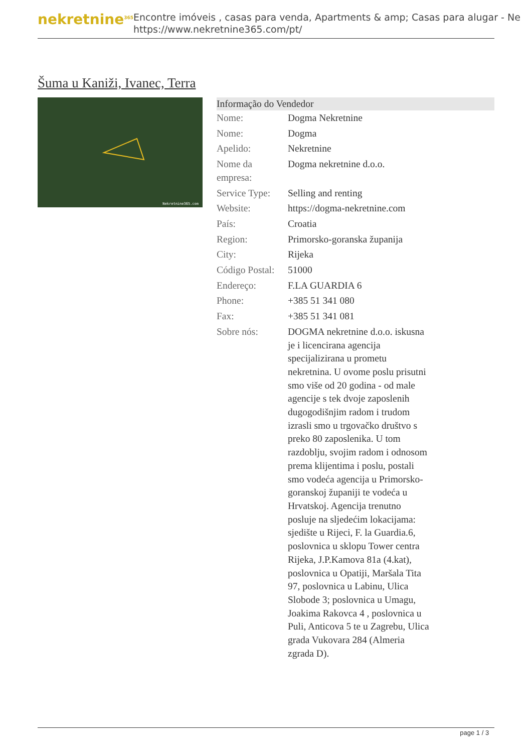nekretnine<sup>365</sup>
Encontre imóveis , casas para venda, Apartments & amp; Casas para alugar - Ne
https://www.nekretnine365.com/pt/
Šuma u Kaniži, Ivanec, Terra
Nekretnine365.com
| Informação do Vendedor | |
| --- | --- |
| Nome: | Dogma Nekretnine |
| Nome: | Dogma |
| Apelido: | Nekretnine |
| Nome da empresa: | Dogma nekretnine d.o.o. |
| Service Type: | Selling and renting |
| Website: | https://dogma-nekretnine.com |
| País: | Croatia |
| Region: | Primorsko-goranska županija |
| City: | Rijeka |
| Código Postal: | 51000 |
| Endereço: | F.LA GUARDIA 6 |
| Phone: | +385 51 341 080 |
| Fax: | +385 51 341 081 |
| Sobre nós: | DOGMA nekretnine d.o.o. iskusna je i licencirana agencija specijalizirana u prometu nekretnina. U ovome poslu prisutni smo više od 20 godina - od male agencije s tek dvoje zaposlenih dugogodišnjim radom i trudom izrasli smo u trgovačko društvo s preko 80 zaposlenika. U tom razdoblju, svojim radom i odnosom prema klijentima i poslu, postali smo vodeća agencija u Primorsko-goranskoj županiji te vodeća u Hrvatskoj. Agencija trenutno posluje na sljedećim lokacijama: sjedište u Rijeci, F. la Guardia.6, poslovnica u sklopu Tower centra Rijeka, J.P.Kamova 81a (4.kat), poslovnica u Opatiji, Maršala Tita 97, poslovnica u Labinu, Ulica Slobode 3; poslovnica u Umagu, Joakima Rakovca 4 , poslovnica u Puli, Anticova 5 te u Zagrebu, Ulica grada Vukovara 284 (Almeria zgrada D). |
page 1 / 3